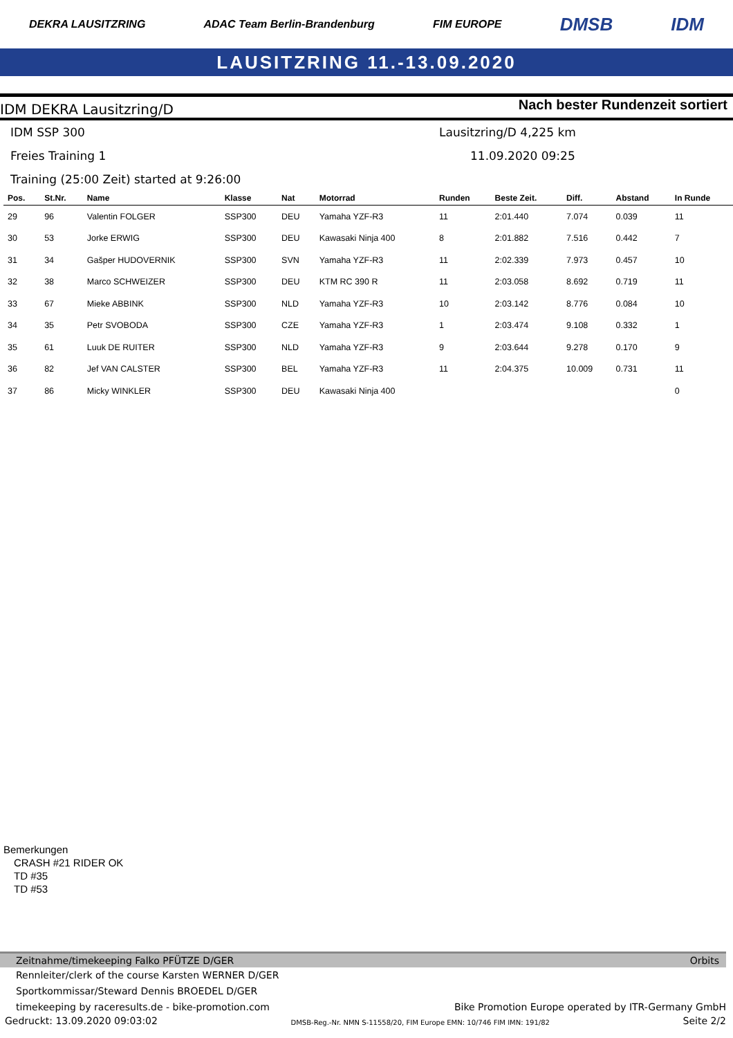DEKRA LAUSITZRING ADAC Team Berlin-Brandenburg FIM EUROPE DMSB IDM
LAUSITZRING 11.-13.09.2020
IDM DEKRA Lausitzring/D Nach bester Rundenzeit sortiert
IDM SSP 300 Lausitzring/D 4,225 km
Freies Training 1 11.09.2020 09:25
Training (25:00 Zeit) started at 9:26:00
| Pos. | St.Nr. | Name | Klasse | Nat | Motorrad | Runden | Beste Zeit. | Diff. | Abstand | In Runde |
| --- | --- | --- | --- | --- | --- | --- | --- | --- | --- | --- |
| 29 | 96 | Valentin FOLGER | SSP300 | DEU | Yamaha YZF-R3 | 11 | 2:01.440 | 7.074 | 0.039 | 11 |
| 30 | 53 | Jorke ERWIG | SSP300 | DEU | Kawasaki Ninja 400 | 8 | 2:01.882 | 7.516 | 0.442 | 7 |
| 31 | 34 | Gašper HUDOVERNIK | SSP300 | SVN | Yamaha YZF-R3 | 11 | 2:02.339 | 7.973 | 0.457 | 10 |
| 32 | 38 | Marco SCHWEIZER | SSP300 | DEU | KTM RC 390 R | 11 | 2:03.058 | 8.692 | 0.719 | 11 |
| 33 | 67 | Mieke ABBINK | SSP300 | NLD | Yamaha YZF-R3 | 10 | 2:03.142 | 8.776 | 0.084 | 10 |
| 34 | 35 | Petr SVOBODA | SSP300 | CZE | Yamaha YZF-R3 | 1 | 2:03.474 | 9.108 | 0.332 | 1 |
| 35 | 61 | Luuk DE RUITER | SSP300 | NLD | Yamaha YZF-R3 | 9 | 2:03.644 | 9.278 | 0.170 | 9 |
| 36 | 82 | Jef VAN CALSTER | SSP300 | BEL | Yamaha YZF-R3 | 11 | 2:04.375 | 10.009 | 0.731 | 11 |
| 37 | 86 | Micky WINKLER | SSP300 | DEU | Kawasaki Ninja 400 | | | | | 0 |
Bemerkungen
CRASH #21 RIDER OK
TD #35
TD #53
Zeitnahme/timekeeping Falko PFÜTZE D/GER Orbits
Rennleiter/clerk of the course Karsten WERNER D/GER
Sportkommissar/Steward Dennis BROEDEL D/GER
timekeeping by raceresults.de - bike-promotion.com Bike Promotion Europe operated by ITR-Germany GmbH
Gedruckt: 13.09.2020 09:03:02 DMSB-Reg.-Nr. NMN S-11558/20, FIM Europe EMN: 10/746 FIM IMN: 191/82 Seite 2/2